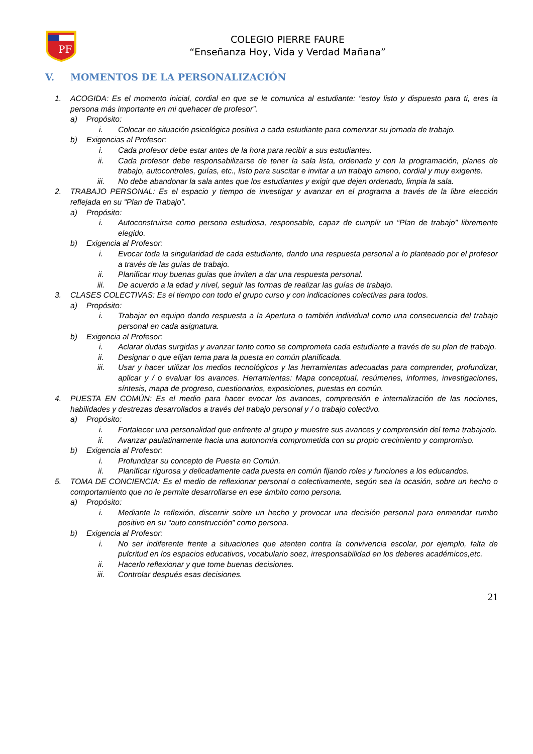PF
COLEGIO PIERRE FAURE
“Enseñanza Hoy, Vida y Verdad Mañana”
V. MOMENTOS DE LA PERSONALIZACIÓN
1. ACOGIDA: Es el momento inicial, cordial en que se le comunica al estudiante: “estoy listo y dispuesto para ti, eres la persona más importante en mi quehacer de profesor”.
a) Propósito:
i. Colocar en situación psicológica positiva a cada estudiante para comenzar su jornada de trabajo.
b) Exigencias al Profesor:
i. Cada profesor debe estar antes de la hora para recibir a sus estudiantes.
ii. Cada profesor debe responsabilizarse de tener la sala lista, ordenada y con la programación, planes de trabajo, autocontroles, guías, etc., listo para suscitar e invitar a un trabajo ameno, cordial y muy exigente.
iii.
No debe abandonar la sala antes que los estudiantes y exigir que dejen ordenado, limpia la sala.
2. TRABAJO PERSONAL: Es el espacio y tiempo de investigar y avanzar en el programa a través de la libre elección reflejada en su “Plan de Trabajo”.
a) Propósito:
i. Autoconstruirse como persona estudiosa, responsable, capaz de cumplir un “Plan de trabajo” libremente elegido.
b) Exigencia al Profesor:
i. Evocar toda la singularidad de cada estudiante, dando una respuesta personal a lo planteado por el profesor a través de las guías de trabajo.
ii. Planificar muy buenas guías que inviten a dar una respuesta personal.
iii.
De acuerdo a la edad y nivel, seguir las formas de realizar las guías de trabajo.
3. CLASES COLECTIVAS: Es el tiempo con todo el grupo curso y con indicaciones colectivas para todos.
a) Propósito:
i. Trabajar en equipo dando respuesta a la Apertura o también individual como una consecuencia del trabajo personal en cada asignatura.
b) Exigencia al Profesor:
i. Aclarar dudas surgidas y avanzar tanto como se comprometa cada estudiante a través de su plan de trabajo.
ii. Designar o que elijan tema para la puesta en común planificada.
iii.
Usar y hacer utilizar los medios tecnológicos y las herramientas adecuadas para comprender, profundizar, aplicar y / o evaluar los avances. Herramientas: Mapa conceptual, resúmenes, informes, investigaciones, síntesis, mapa de progreso, cuestionarios, exposiciones, puestas en común.
4. PUESTA EN COMÚN: Es el medio para hacer evocar los avances, comprensión e internalización de las nociones, habilidades y destrezas desarrollados a través del trabajo personal y / o trabajo colectivo.
a) Propósito:
i. Fortalecer una personalidad que enfrente al grupo y muestre sus avances y comprensión del tema trabajado.
ii. Avanzar paulatinamente hacia una autonomía comprometida con su propio crecimiento y compromiso.
b) Exigencia al Profesor:
i. Profundizar su concepto de Puesta en Común.
ii. Planificar rigurosa y delicadamente cada puesta en común fijando roles y funciones a los educandos.
5. TOMA DE CONCIENCIA: Es el medio de reflexionar personal o colectivamente, según sea la ocasión, sobre un hecho o comportamiento que no le permite desarrollarse en ese ámbito como persona.
a) Propósito:
i. Mediante la reflexión, discernir sobre un hecho y provocar una decisión personal para enmendar rumbo positivo en su “auto construcción” como persona.
b) Exigencia al Profesor:
i. No ser indiferente frente a situaciones que atenten contra la convivencia escolar, por ejemplo, falta de pulcritud en los espacios educativos, vocabulario soez, irresponsabilidad en los deberes académicos,etc.
ii. Hacerlo reflexionar y que tome buenas decisiones.
iii.
Controlar después esas decisiones.
21